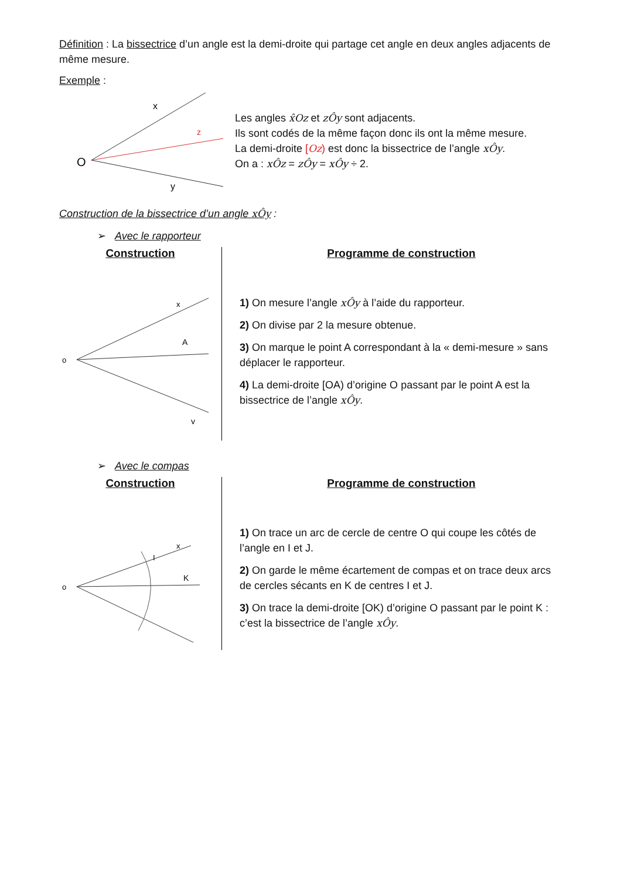Définition : La bissectrice d’un angle est la demi-droite qui partage cet angle en deux angles adjacents de même mesure.
Exemple :
O
x
z
y
Les angles x̂Oz et zÔy sont adjacents.
Ils sont codés de la même façon donc ils ont la même mesure.
La demi-droite [Oz) est donc la bissectrice de l’angle xÔy.
On a : xÔz = zÔy = xÔy ÷ 2.
Construction de la bissectrice d’un angle xÔy :
➢ Avec le rapporteur
Construction
o
x
A
y
Programme de construction
1) On mesure l’angle xÔy à l’aide du rapporteur.
2) On divise par 2 la mesure obtenue.
3) On marque le point A correspondant à la « demi-mesure » sans déplacer le rapporteur.
4) La demi-droite [OA) d’origine O passant par le point A est la bissectrice de l’angle xÔy.
➢ Avec le compas
Construction
o
x
K
I
Programme de construction
1) On trace un arc de cercle de centre O qui coupe les côtés de l’angle en I et J.
2) On garde le même écartement de compas et on trace deux arcs de cercles sécants en K de centres I et J.
3) On trace la demi-droite [OK) d’origine O passant par le point K : c’est la bissectrice de l’angle xÔy.